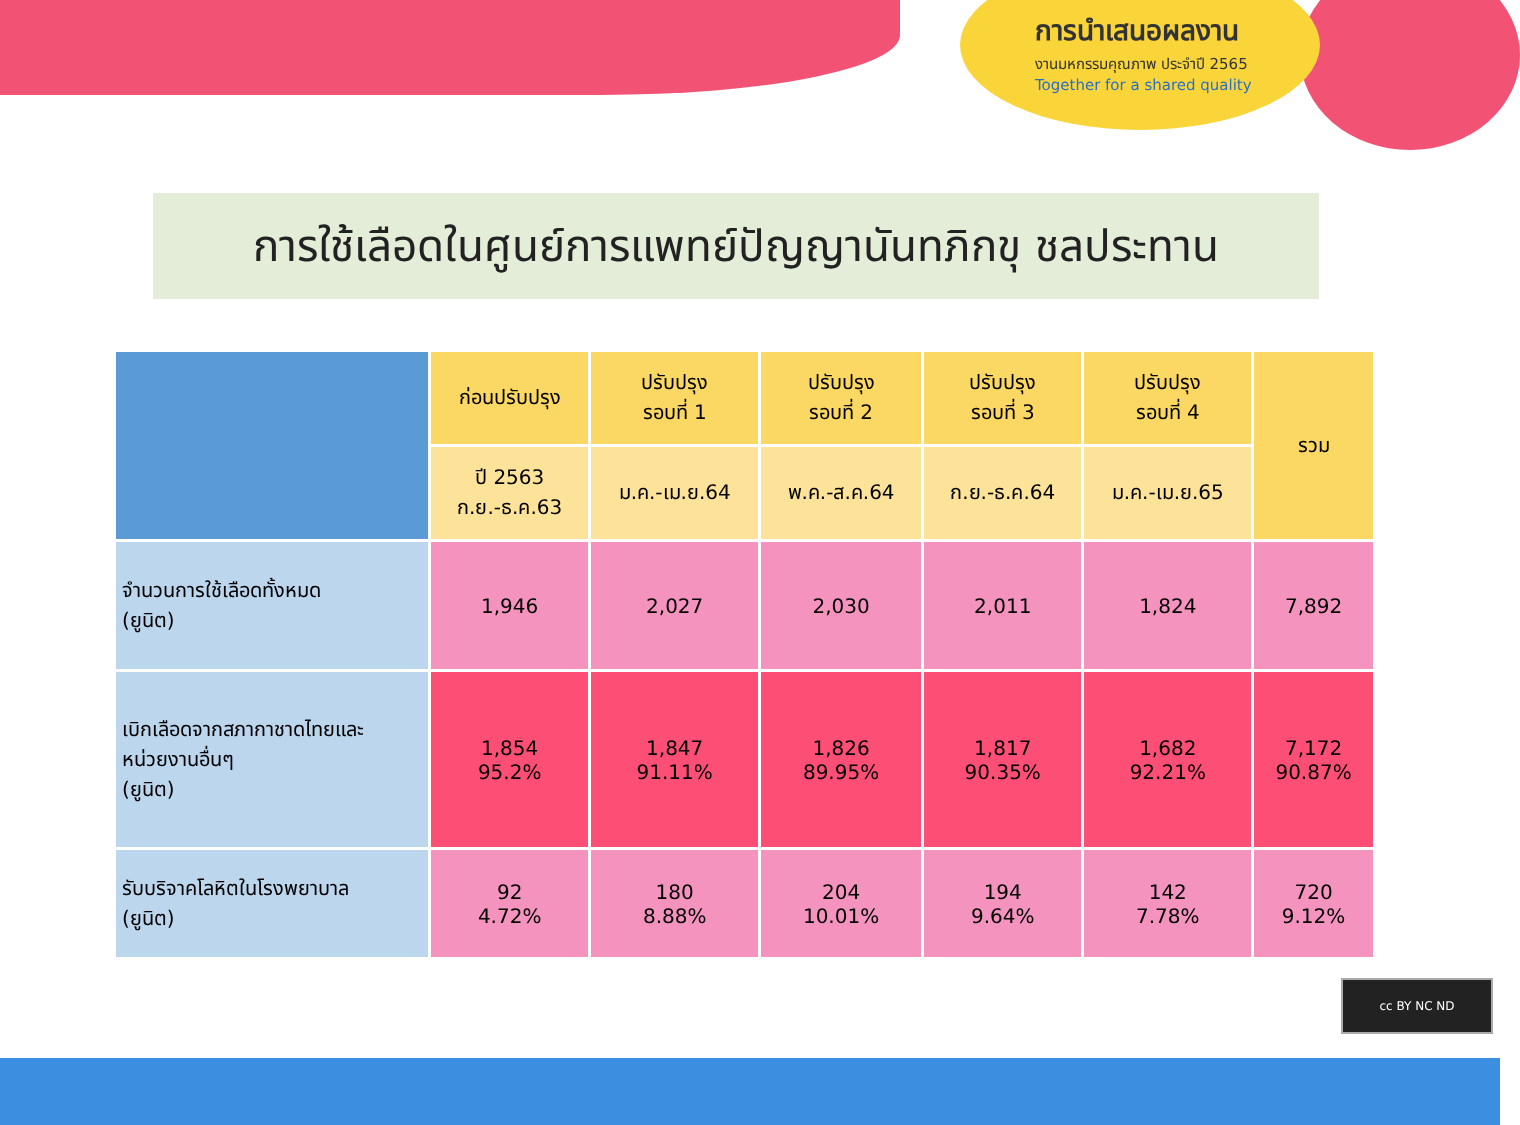การนำเสนอผลงาน
งานมหกรรมคุณภาพ ประจำปี 2565
Together for a shared quality
การใช้เลือดในศูนย์การแพทย์ปัญญานันทภิกขุ ชลประทาน
| | ก่อนปรับปรุง | ปรับปรุง รอบที่ 1 | ปรับปรุง รอบที่ 2 | ปรับปรุง รอบที่ 3 | ปรับปรุง รอบที่ 4 | รวม |
| --- | --- | --- | --- | --- | --- | --- |
| | ปี 2563 ก.ย.-ธ.ค.63 | ม.ค.-เม.ย.64 | พ.ค.-ส.ค.64 | ก.ย.-ธ.ค.64 | ม.ค.-เม.ย.65 | |
| จำนวนการใช้เลือดทั้งหมด (ยูนิต) | 1,946 | 2,027 | 2,030 | 2,011 | 1,824 | 7,892 |
| เบิกเลือดจากสภากาชาดไทยและ หน่วยงานอื่นๆ (ยูนิต) | 1,854 95.2% | 1,847 91.11% | 1,826 89.95% | 1,817 90.35% | 1,682 92.21% | 7,172 90.87% |
| รับบริจาคโลหิตในโรงพยาบาล (ยูนิต) | 92 4.72% | 180 8.88% | 204 10.01% | 194 9.64% | 142 7.78% | 720 9.12% |
cc BY NC ND